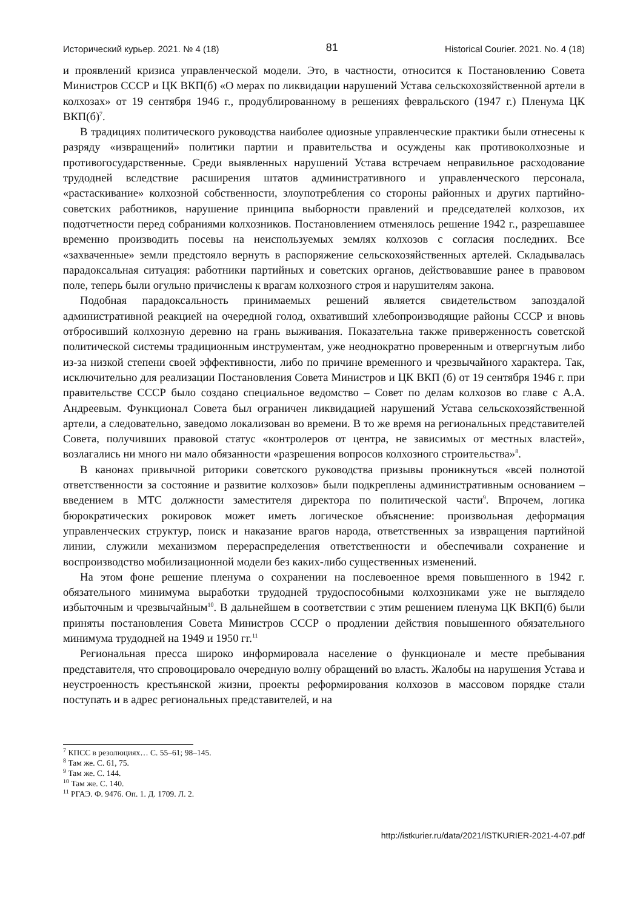Исторический курьер. 2021. № 4 (18) 81 Historical Courier. 2021. No. 4 (18)
и проявлений кризиса управленческой модели. Это, в частности, относится к Постановлению Совета Министров СССР и ЦК ВКП(б) «О мерах по ликвидации нарушений Устава сельскохозяйственной артели в колхозах» от 19 сентября 1946 г., продублированному в решениях февральского (1947 г.) Пленума ЦК ВКП(б)<sup>7</sup>.
В традициях политического руководства наиболее одиозные управленческие практики были отнесены к разряду «извращений» политики партии и правительства и осуждены как противоколхозные и противогосударственные. Среди выявленных нарушений Устава встречаем неправильное расходование трудодней вследствие расширения штатов административного и управленческого персонала, «растаскивание» колхозной собственности, злоупотребления со стороны районных и других партийно-советских работников, нарушение принципа выборности правлений и председателей колхозов, их подотчетности перед собраниями колхозников. Постановлением отменялось решение 1942 г., разрешавшее временно производить посевы на неиспользуемых землях колхозов с согласия последних. Все «захваченные» земли предстояло вернуть в распоряжение сельскохозяйственных артелей. Складывалась парадоксальная ситуация: работники партийных и советских органов, действовавшие ранее в правовом поле, теперь были огульно причислены к врагам колхозного строя и нарушителям закона.
Подобная парадоксальность принимаемых решений является свидетельством запоздалой административной реакцией на очередной голод, охвативший хлебопроизводящие районы СССР и вновь отбросивший колхозную деревню на грань выживания. Показательна также приверженность советской политической системы традиционным инструментам, уже неоднократно проверенным и отвергнутым либо из-за низкой степени своей эффективности, либо по причине временного и чрезвычайного характера. Так, исключительно для реализации Постановления Совета Министров и ЦК ВКП (б) от 19 сентября 1946 г. при правительстве СССР было создано специальное ведомство – Совет по делам колхозов во главе с А.А. Андреевым. Функционал Совета был ограничен ликвидацией нарушений Устава сельскохозяйственной артели, а следовательно, заведомо локализован во времени. В то же время на региональных представителей Совета, получивших правовой статус «контролеров от центра, не зависимых от местных властей», возлагались ни много ни мало обязанности «разрешения вопросов колхозного строительства»<sup>8</sup>.
В канонах привычной риторики советского руководства призывы проникнуться «всей полнотой ответственности за состояние и развитие колхозов» были подкреплены административным основанием – введением в МТС должности заместителя директора по политической части<sup>9</sup>. Впрочем, логика бюрократических рокировок может иметь логическое объяснение: произвольная деформация управленческих структур, поиск и наказание врагов народа, ответственных за извращения партийной линии, служили механизмом перераспределения ответственности и обеспечивали сохранение и воспроизводство мобилизационной модели без каких-либо существенных изменений.
На этом фоне решение пленума о сохранении на послевоенное время повышенного в 1942 г. обязательного минимума выработки трудодней трудоспособными колхозниками уже не выглядело избыточным и чрезвычайным<sup>10</sup>. В дальнейшем в соответствии с этим решением пленума ЦК ВКП(б) были приняты постановления Совета Министров СССР о продлении действия повышенного обязательного минимума трудодней на 1949 и 1950 гг.<sup>11</sup>
Региональная пресса широко информировала население о функционале и месте пребывания представителя, что спровоцировало очередную волну обращений во власть. Жалобы на нарушения Устава и неустроенность крестьянской жизни, проекты реформирования колхозов в массовом порядке стали поступать и в адрес региональных представителей, и на
<sup>7</sup> КПСС в резолюциях… С. 55–61; 98–145.
<sup>8</sup> Там же. С. 61, 75.
<sup>9</sup> Там же. С. 144.
<sup>10</sup> Там же. С. 140.
<sup>11</sup> РГАЭ. Ф. 9476. Оп. 1. Д. 1709. Л. 2.
http://istkurier.ru/data/2021/ISTKURIER-2021-4-07.pdf